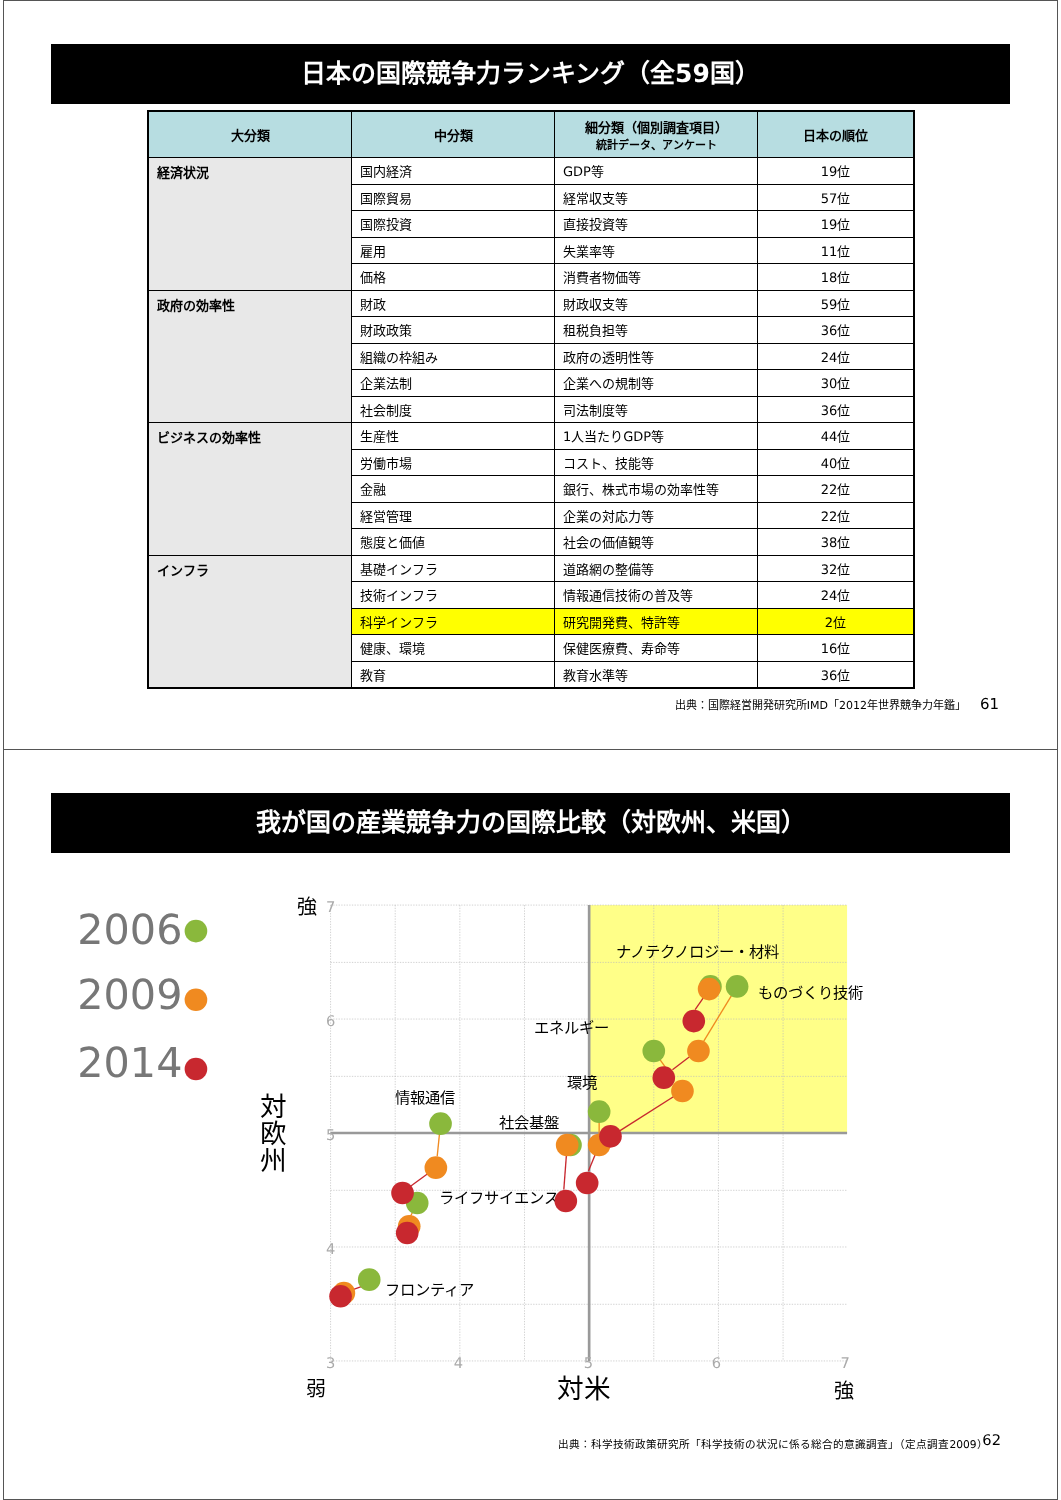日本の国際競争力ランキング（全59国）
| 大分類 | 中分類 | 細分類（個別調査項目） 統計データ、アンケート | 日本の順位 |
| --- | --- | --- | --- |
| 経済状況 | 国内経済 | GDP等 | 19位 |
| | 国際貿易 | 経常収支等 | 57位 |
| | 国際投資 | 直接投資等 | 19位 |
| | 雇用 | 失業率等 | 11位 |
| | 価格 | 消費者物価等 | 18位 |
| 政府の効率性 | 財政 | 財政収支等 | 59位 |
| | 財政政策 | 租税負担等 | 36位 |
| | 組織の枠組み | 政府の透明性等 | 24位 |
| | 企業法制 | 企業への規制等 | 30位 |
| | 社会制度 | 司法制度等 | 36位 |
| ビジネスの効率性 | 生産性 | 1人当たりGDP等 | 44位 |
| | 労働市場 | コスト、技能等 | 40位 |
| | 金融 | 銀行、株式市場の効率性等 | 22位 |
| | 経営管理 | 企業の対応力等 | 22位 |
| | 態度と価値 | 社会の価値観等 | 38位 |
| インフラ | 基礎インフラ | 道路網の整備等 | 32位 |
| | 技術インフラ | 情報通信技術の普及等 | 24位 |
| | 科学インフラ | 研究開発費、特許等 | 2位 |
| | 健康、環境 | 保健医療費、寿命等 | 16位 |
| | 教育 | 教育水準等 | 36位 |
出典：国際経営開発研究所IMD「2012年世界競争力年鑑」 61
我が国の産業競争力の国際比較（対欧州、米国）
7
6
5
4
3
4
5
6
7
2006
2009
2014
強
弱
強
対米
対欧州
ナノテクノロジー・材料
ものづくり技術
エネルギー
環境
情報通信
社会基盤
ライフサイエンス
フロンティア
出典：科学技術政策研究所「科学技術の状況に係る総合的意識調査」（定点調査2009）
62